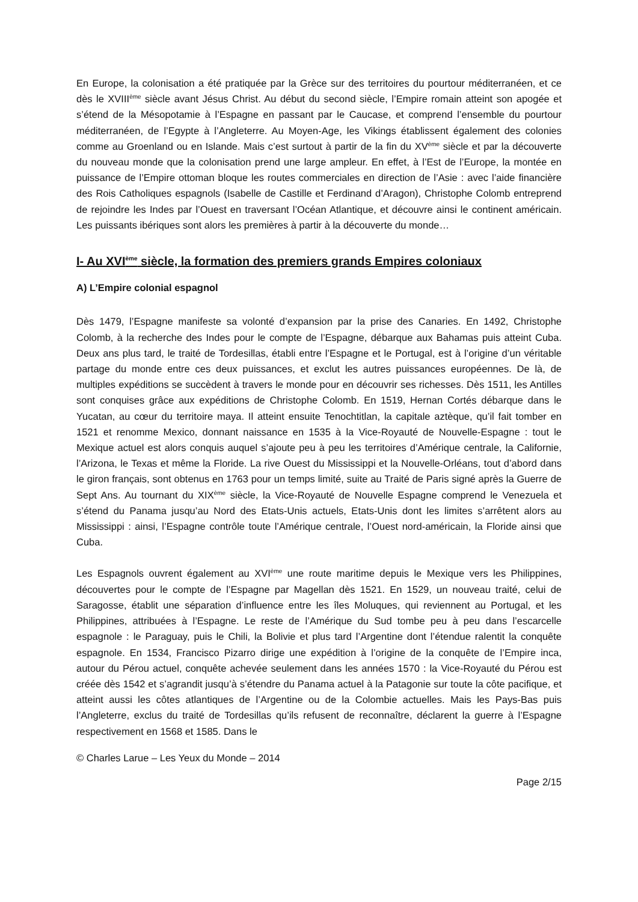En Europe, la colonisation a été pratiquée par la Grèce sur des territoires du pourtour méditerranéen, et ce dès le XVIII<sup>ème</sup> siècle avant Jésus Christ. Au début du second siècle, l’Empire romain atteint son apogée et s’étend de la Mésopotamie à l’Espagne en passant par le Caucase, et comprend l’ensemble du pourtour méditerranéen, de l’Egypte à l’Angleterre. Au Moyen-Age, les Vikings établissent également des colonies comme au Groenland ou en Islande. Mais c’est surtout à partir de la fin du XV<sup>ème</sup> siècle et par la découverte du nouveau monde que la colonisation prend une large ampleur. En effet, à l’Est de l’Europe, la montée en puissance de l’Empire ottoman bloque les routes commerciales en direction de l’Asie : avec l’aide financière des Rois Catholiques espagnols (Isabelle de Castille et Ferdinand d’Aragon), Christophe Colomb entreprend de rejoindre les Indes par l’Ouest en traversant l’Océan Atlantique, et découvre ainsi le continent américain. Les puissants ibériques sont alors les premières à partir à la découverte du monde…
I- Au XVI<sup>ème</sup> siècle, la formation des premiers grands Empires coloniaux
A) L’Empire colonial espagnol
Dès 1479, l’Espagne manifeste sa volonté d’expansion par la prise des Canaries. En 1492, Christophe Colomb, à la recherche des Indes pour le compte de l’Espagne, débarque aux Bahamas puis atteint Cuba. Deux ans plus tard, le traité de Tordesillas, établi entre l’Espagne et le Portugal, est à l’origine d’un véritable partage du monde entre ces deux puissances, et exclut les autres puissances européennes. De là, de multiples expéditions se succèdent à travers le monde pour en découvrir ses richesses. Dès 1511, les Antilles sont conquises grâce aux expéditions de Christophe Colomb. En 1519, Hernan Cortés débarque dans le Yucatan, au cœur du territoire maya. Il atteint ensuite Tenochtitlan, la capitale aztèque, qu’il fait tomber en 1521 et renomme Mexico, donnant naissance en 1535 à la Vice-Royauté de Nouvelle-Espagne : tout le Mexique actuel est alors conquis auquel s’ajoute peu à peu les territoires d’Amérique centrale, la Californie, l’Arizona, le Texas et même la Floride. La rive Ouest du Mississippi et la Nouvelle-Orléans, tout d’abord dans le giron français, sont obtenus en 1763 pour un temps limité, suite au Traité de Paris signé après la Guerre de Sept Ans. Au tournant du XIX<sup>ème</sup> siècle, la Vice-Royauté de Nouvelle Espagne comprend le Venezuela et s’étend du Panama jusqu’au Nord des Etats-Unis actuels, Etats-Unis dont les limites s’arrêtent alors au Mississippi : ainsi, l’Espagne contrôle toute l’Amérique centrale, l’Ouest nord-américain, la Floride ainsi que Cuba.
Les Espagnols ouvrent également au XVI<sup>ème</sup> une route maritime depuis le Mexique vers les Philippines, découvertes pour le compte de l’Espagne par Magellan dès 1521. En 1529, un nouveau traité, celui de Saragosse, établit une séparation d’influence entre les îles Moluques, qui reviennent au Portugal, et les Philippines, attribuées à l’Espagne. Le reste de l’Amérique du Sud tombe peu à peu dans l’escarcelle espagnole : le Paraguay, puis le Chili, la Bolivie et plus tard l’Argentine dont l’étendue ralentit la conquête espagnole. En 1534, Francisco Pizarro dirige une expédition à l’origine de la conquête de l’Empire inca, autour du Pérou actuel, conquête achevée seulement dans les années 1570 : la Vice-Royauté du Pérou est créée dès 1542 et s’agrandit jusqu’à s’étendre du Panama actuel à la Patagonie sur toute la côte pacifique, et atteint aussi les côtes atlantiques de l’Argentine ou de la Colombie actuelles. Mais les Pays-Bas puis l’Angleterre, exclus du traité de Tordesillas qu’ils refusent de reconnaître, déclarent la guerre à l’Espagne respectivement en 1568 et 1585. Dans le
© Charles Larue – Les Yeux du Monde – 2014
Page 2/15